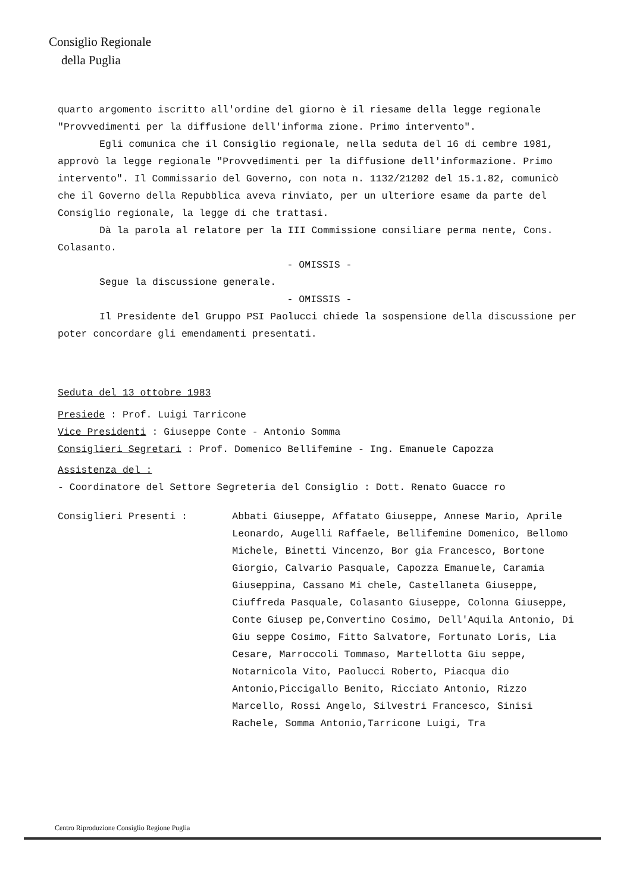Consiglio Regionale
della Puglia
quarto argomento iscritto all'ordine del giorno è il riesame della legge regionale "Provvedimenti per la diffusione dell'informa zione. Primo intervento".
Egli comunica che il Consiglio regionale, nella seduta del 16 di cembre 1981, approvò la legge regionale "Provvedimenti per la diffusione dell'informazione. Primo intervento". Il Commissario del Governo, con nota n. 1132/21202 del 15.1.82, comunicò che il Governo della Repubblica aveva rinviato, per un ulteriore esame da parte del Consiglio regionale, la legge di che trattasi.
Dà la parola al relatore per la III Commissione consiliare perma nente, Cons. Colasanto.
- OMISSIS -
Segue la discussione generale.
- OMISSIS -
Il Presidente del Gruppo PSI Paolucci chiede la sospensione della discussione per poter concordare gli emendamenti presentati.
Seduta del 13 ottobre 1983
Presiede : Prof. Luigi Tarricone
Vice Presidenti : Giuseppe Conte - Antonio Somma
Consiglieri Segretari : Prof. Domenico Bellifemine - Ing. Emanuele Capozza
Assistenza del :
- Coordinatore del Settore Segreteria del Consiglio : Dott. Renato Guacce ro
Consiglieri Presenti : Abbati Giuseppe, Affatato Giuseppe, Annese Mario, Aprile Leonardo, Augelli Raffaele, Bellifemine Domenico, Bellomo Michele, Binetti Vincenzo, Bor gia Francesco, Bortone Giorgio, Calvario Pasquale, Capozza Emanuele, Caramia Giuseppina, Cassano Mi chele, Castellaneta Giuseppe, Ciuffreda Pasquale, Colasanto Giuseppe, Colonna Giuseppe, Conte Giusep pe,Convertino Cosimo, Dell'Aquila Antonio, Di Giu seppe Cosimo, Fitto Salvatore, Fortunato Loris, Lia Cesare, Marroccoli Tommaso, Martellotta Giu seppe, Notarnicola Vito, Paolucci Roberto, Piacqua dio Antonio,Piccigallo Benito, Ricciato Antonio, Rizzo Marcello, Rossi Angelo, Silvestri Francesco, Sinisi Rachele, Somma Antonio,Tarricone Luigi, Tra
Centro Riproduzione Consiglio Regione Puglia